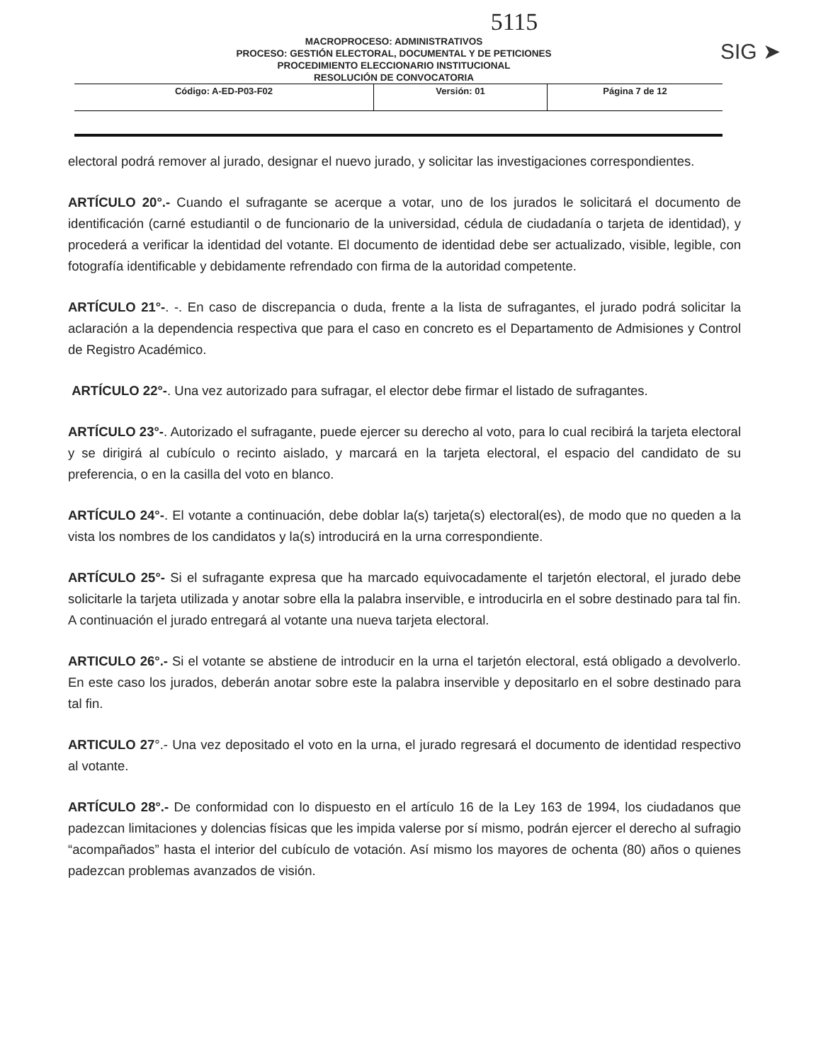5115
SIG ➤
MACROPROCESO: ADMINISTRATIVOS
PROCESO: GESTIÓN ELECTORAL, DOCUMENTAL Y DE PETICIONES
PROCEDIMIENTO ELECCIONARIO INSTITUCIONAL
RESOLUCIÓN DE CONVOCATORIA
| Código: A-ED-P03-F02 | Versión: 01 | Página 7 de 12 |
electoral podrá remover al jurado, designar el nuevo jurado, y solicitar las investigaciones correspondientes.
ARTÍCULO 20°.- Cuando el sufragante se acerque a votar, uno de los jurados le solicitará el documento de identificación (carné estudiantil o de funcionario de la universidad, cédula de ciudadanía o tarjeta de identidad), y procederá a verificar la identidad del votante. El documento de identidad debe ser actualizado, visible, legible, con fotografía identificable y debidamente refrendado con firma de la autoridad competente.
ARTÍCULO 21°-. -. En caso de discrepancia o duda, frente a la lista de sufragantes, el jurado podrá solicitar la aclaración a la dependencia respectiva que para el caso en concreto es el Departamento de Admisiones y Control de Registro Académico.
ARTÍCULO 22°-. Una vez autorizado para sufragar, el elector debe firmar el listado de sufragantes.
ARTÍCULO 23°-. Autorizado el sufragante, puede ejercer su derecho al voto, para lo cual recibirá la tarjeta electoral y se dirigirá al cubículo o recinto aislado, y marcará en la tarjeta electoral, el espacio del candidato de su preferencia, o en la casilla del voto en blanco.
ARTÍCULO 24°-. El votante a continuación, debe doblar la(s) tarjeta(s) electoral(es), de modo que no queden a la vista los nombres de los candidatos y la(s) introducirá en la urna correspondiente.
ARTÍCULO 25°- Si el sufragante expresa que ha marcado equivocadamente el tarjetón electoral, el jurado debe solicitarle la tarjeta utilizada y anotar sobre ella la palabra inservible, e introducirla en el sobre destinado para tal fin. A continuación el jurado entregará al votante una nueva tarjeta electoral.
ARTICULO 26°.- Si el votante se abstiene de introducir en la urna el tarjetón electoral, está obligado a devolverlo. En este caso los jurados, deberán anotar sobre este la palabra inservible y depositarlo en el sobre destinado para tal fin.
ARTICULO 27°.- Una vez depositado el voto en la urna, el jurado regresará el documento de identidad respectivo al votante.
ARTÍCULO 28°.- De conformidad con lo dispuesto en el artículo 16 de la Ley 163 de 1994, los ciudadanos que padezcan limitaciones y dolencias físicas que les impida valerse por sí mismo, podrán ejercer el derecho al sufragio “acompañados” hasta el interior del cubículo de votación. Así mismo los mayores de ochenta (80) años o quienes padezcan problemas avanzados de visión.